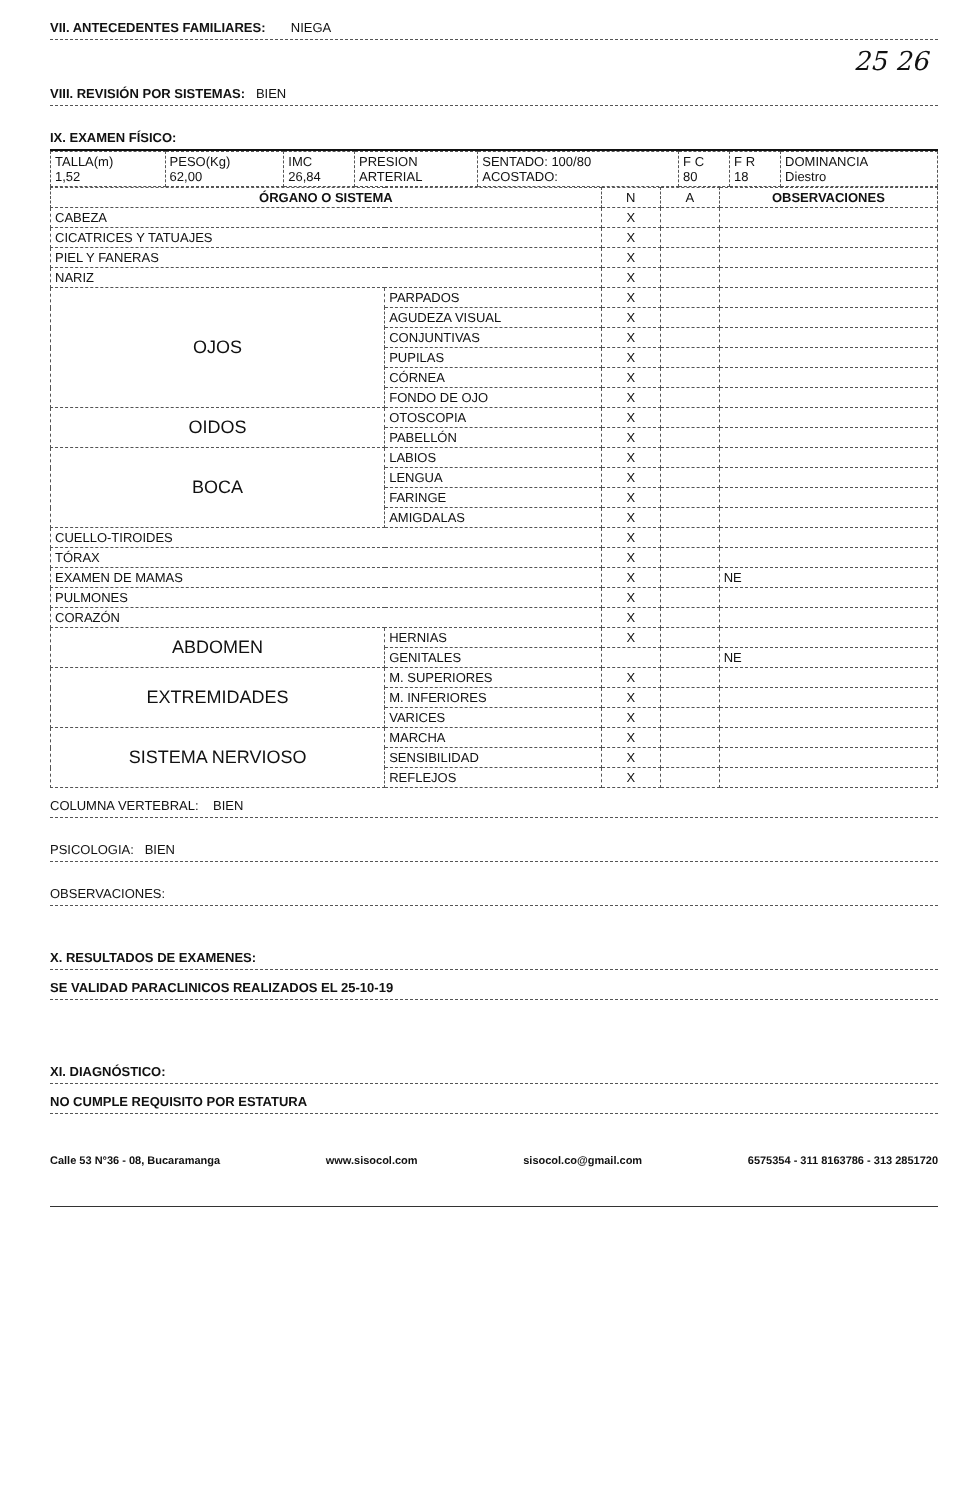VII. ANTECEDENTES FAMILIARES: NIEGA
25 26
VIII. REVISIÓN POR SISTEMAS: BIEN
IX. EXAMEN FÍSICO:
| TALLA(m) 1,52 | PESO(Kg) 62,00 | IMC 26,84 | PRESION ARTERIAL | SENTADO: 100/80 ACOSTADO: | F C 80 | F R 18 | DOMINANCIA Diestro |
| ÓRGANO O SISTEMA | | N | A | OBSERVACIONES |
| --- | --- | --- | --- | --- |
| CABEZA | | X | | |
| CICATRICES Y TATUAJES | | X | | |
| PIEL Y FANERAS | | X | | |
| NARIZ | | X | | |
| OJOS | PARPADOS | X | | |
| | AGUDEZA VISUAL | X | | |
| | CONJUNTIVAS | X | | |
| | PUPILAS | X | | |
| | CÓRNEA | X | | |
| | FONDO DE OJO | X | | |
| OIDOS | OTOSCOPIA | X | | |
| | PABELLÓN | X | | |
| BOCA | LABIOS | X | | |
| | LENGUA | X | | |
| | FARINGE | X | | |
| | AMIGDALAS | X | | |
| CUELLO-TIROIDES | | X | | |
| TÓRAX | | X | | |
| EXAMEN DE MAMAS | | X | | NE |
| PULMONES | | X | | |
| CORAZÓN | | X | | |
| ABDOMEN | HERNIAS | X | | |
| | GENITALES | | | NE |
| EXTREMIDADES | M. SUPERIORES | X | | |
| | M. INFERIORES | X | | |
| | VARICES | X | | |
| SISTEMA NERVIOSO | MARCHA | X | | |
| | SENSIBILIDAD | X | | |
| | REFLEJOS | X | | |
COLUMNA VERTEBRAL: BIEN
PSICOLOGIA: BIEN
OBSERVACIONES:
X. RESULTADOS DE EXAMENES:
SE VALIDAD PARACLINICOS REALIZADOS EL 25-10-19
XI. DIAGNÓSTICO:
NO CUMPLE REQUISITO POR ESTATURA
Calle 53 N°36 - 08, Bucaramanga www.sisocol.com sisocol.co@gmail.com 6575354 - 311 8163786 - 313 2851720